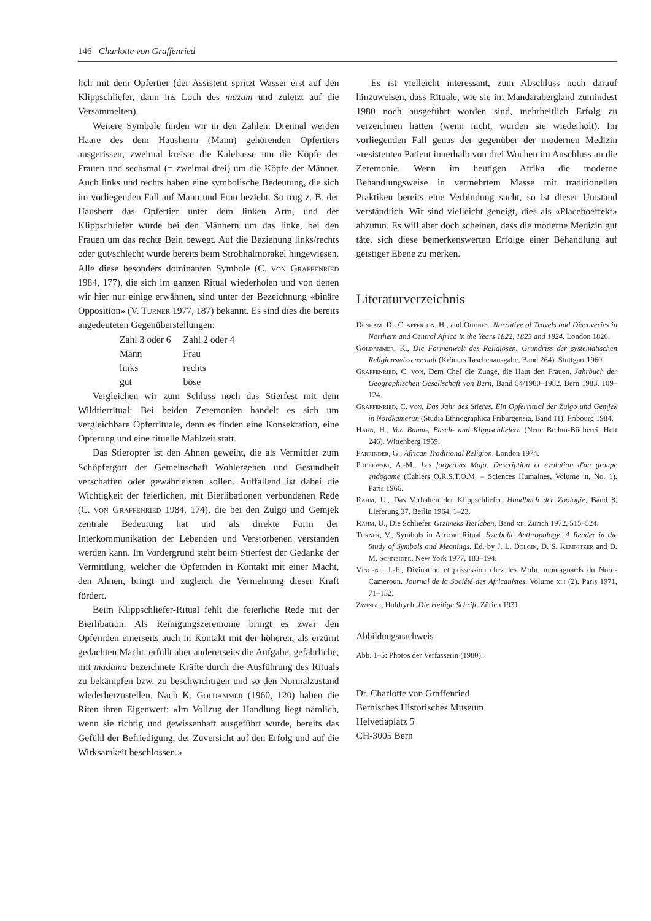146 Charlotte von Graffenried
lich mit dem Opfertier (der Assistent spritzt Wasser erst auf den Klippschliefer, dann ins Loch des mazam und zuletzt auf die Versammelten).
Weitere Symbole finden wir in den Zahlen: Dreimal werden Haare des dem Hausherrn (Mann) gehörenden Opfertiers ausgerissen, zweimal kreiste die Kalebasse um die Köpfe der Frauen und sechsmal (= zweimal drei) um die Köpfe der Männer. Auch links und rechts haben eine symbolische Bedeutung, die sich im vorliegenden Fall auf Mann und Frau bezieht. So trug z. B. der Hausherr das Opfertier unter dem linken Arm, und der Klippschliefer wurde bei den Männern um das linke, bei den Frauen um das rechte Bein bewegt. Auf die Beziehung links/rechts oder gut/schlecht wurde bereits beim Strohhalmorakel hingewiesen. Alle diese besonders dominanten Symbole (C. von Graffenried 1984, 177), die sich im ganzen Ritual wiederholen und von denen wir hier nur einige erwähnen, sind unter der Bezeichnung «binäre Opposition» (V. Turner 1977, 187) bekannt. Es sind dies die bereits angedeuteten Gegenüberstellungen:
| Zahl 3 oder 6 | Zahl 2 oder 4 |
| Mann | Frau |
| links | rechts |
| gut | böse |
Vergleichen wir zum Schluss noch das Stierfest mit dem Wildtierritual: Bei beiden Zeremonien handelt es sich um vergleichbare Opferrituale, denn es finden eine Konsekration, eine Opferung und eine rituelle Mahlzeit statt.
Das Stieropfer ist den Ahnen geweiht, die als Vermittler zum Schöpfergott der Gemeinschaft Wohlergehen und Gesundheit verschaffen oder gewährleisten sollen. Auffallend ist dabei die Wichtigkeit der feierlichen, mit Bierlibationen verbundenen Rede (C. von Graffenried 1984, 174), die bei den Zulgo und Gemjek zentrale Bedeutung hat und als direkte Form der Interkommunikation der Lebenden und Verstorbenen verstanden werden kann. Im Vordergrund steht beim Stierfest der Gedanke der Vermittlung, welcher die Opfernden in Kontakt mit einer Macht, den Ahnen, bringt und zugleich die Vermehrung dieser Kraft fördert.
Beim Klippschliefer-Ritual fehlt die feierliche Rede mit der Bierlibation. Als Reinigungszeremonie bringt es zwar den Opfernden einerseits auch in Kontakt mit der höheren, als erzürnt gedachten Macht, erfüllt aber andererseits die Aufgabe, gefährliche, mit madama bezeichnete Kräfte durch die Ausführung des Rituals zu bekämpfen bzw. zu beschwichtigen und so den Normalzustand wiederherzustellen. Nach K. Goldammer (1960, 120) haben die Riten ihren Eigenwert: «Im Vollzug der Handlung liegt nämlich, wenn sie richtig und gewissenhaft ausgeführt wurde, bereits das Gefühl der Befriedigung, der Zuversicht auf den Erfolg und auf die Wirksamkeit beschlossen.»
Es ist vielleicht interessant, zum Abschluss noch darauf hinzuweisen, dass Rituale, wie sie im Mandarabergland zumindest 1980 noch ausgeführt worden sind, mehrheitlich Erfolg zu verzeichnen hatten (wenn nicht, wurden sie wiederholt). Im vorliegenden Fall genas der gegenüber der modernen Medizin «resistente» Patient innerhalb von drei Wochen im Anschluss an die Zeremonie. Wenn im heutigen Afrika die moderne Behandlungsweise in vermehrtem Masse mit traditionellen Praktiken bereits eine Verbindung sucht, so ist dieser Umstand verständlich. Wir sind vielleicht geneigt, dies als «Placeboeffekt» abzutun. Es will aber doch scheinen, dass die moderne Medizin gut täte, sich diese bemerkenswerten Erfolge einer Behandlung auf geistiger Ebene zu merken.
Literaturverzeichnis
Denham, D., Clapperton, H., and Oudney, Narrative of Travels and Discoveries in Northern and Central Africa in the Years 1822, 1823 and 1824. London 1826.
Goldammer, K., Die Formenwelt des Religiösen. Grundriss der systematischen Religionswissenschaft (Kröners Taschenausgabe, Band 264). Stuttgart 1960.
Graffenried, C. von, Dem Chef die Zunge, die Haut den Frauen. Jahrbuch der Geographischen Gesellschaft von Bern, Band 54/1980–1982. Bern 1983, 109–124.
Graffenried, C. von, Das Jahr des Stieres. Ein Opferritual der Zulgo und Gemjek in Nordkamerun (Studia Ethnographica Friburgensia, Band 11). Fribourg 1984.
Hahn, H., Von Baum-, Busch- und Klippschliefern (Neue Brehm-Bücherei, Heft 246). Wittenberg 1959.
Parrinder, G., African Traditional Religion. London 1974.
Podlewski, A.-M., Les forgerons Mafa. Description et évolution d'un groupe endogame (Cahiers O.R.S.T.O.M. – Sciences Humaines, Volume iii, No. 1). Paris 1966.
Rahm, U., Das Verhalten der Klippschliefer. Handbuch der Zoologie, Band 8, Lieferung 37. Berlin 1964, 1–23.
Rahm, U., Die Schliefer. Grzimeks Tierleben, Band xii. Zürich 1972, 515–524.
Turner, V., Symbols in African Ritual. Symbolic Anthropology: A Reader in the Study of Symbols and Meanings. Ed. by J. L. Dolgin, D. S. Kemnitzer and D. M. Schneider. New York 1977, 183–194.
Vincent, J.-F., Divination et possession chez les Mofu, montagnards du Nord-Cameroun. Journal de la Société des Africanistes, Volume xli (2). Paris 1971, 71–132.
Zwingli, Huldrych, Die Heilige Schrift. Zürich 1931.
Abbildungsnachweis
Abb. 1–5: Photos der Verfasserin (1980).
Dr. Charlotte von Graffenried
Bernisches Historisches Museum
Helvetiaplatz 5
CH-3005 Bern